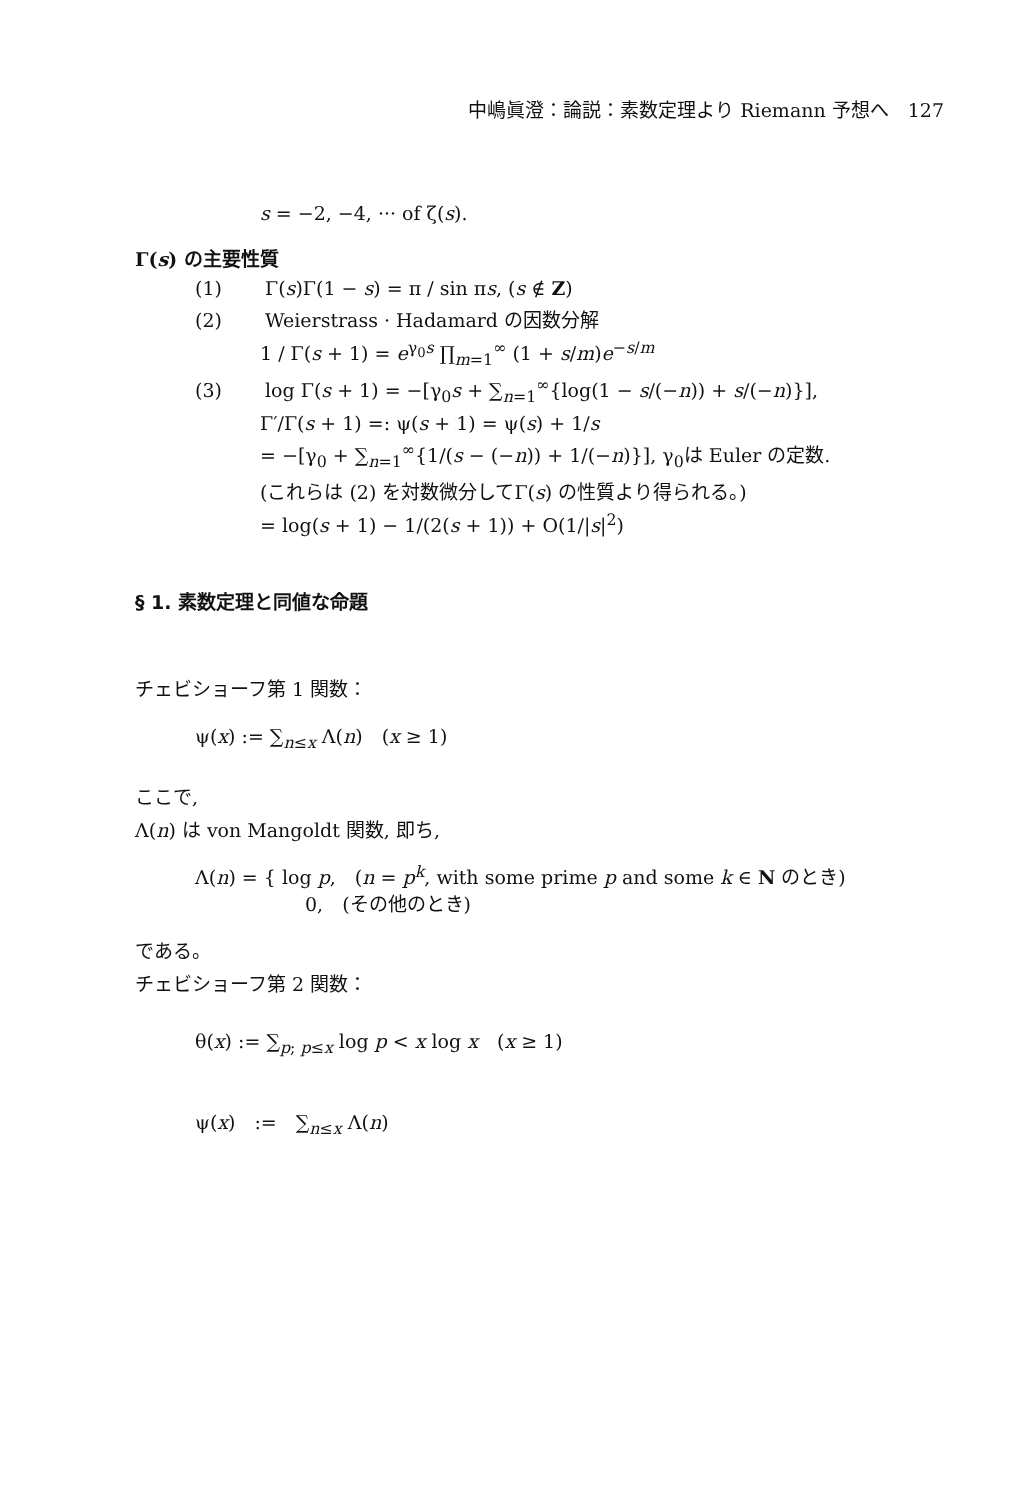中嶋眞澄：論説：素数定理より Riemann 予想へ　127
s = −2, −4, ··· of ζ(s).
Γ(s) の主要性質
(1) Γ(s)Γ(1 − s) = π / sin πs, (s ∉ Z)
(2) Weierstrass · Hadamard の因数分解
1 / Γ(s + 1) = e<sup>γ<sub>0</sub>s</sup> ∏<sub>m=1</sub><sup>∞</sup> (1 + s/m)e<sup>−s/m</sup>
(3) log Γ(s + 1) = −[γ<sub>0</sub>s + ∑<sub>n=1</sub><sup>∞</sup>{log(1 − s/(−n)) + s/(−n)}],
Γ′/Γ(s + 1) =: ψ(s + 1) = ψ(s) + 1/s
= −[γ<sub>0</sub> + ∑<sub>n=1</sub><sup>∞</sup>{1/(s − (−n)) + 1/(−n)}], γ<sub>0</sub>は Euler の定数.
(これらは (2) を対数微分してΓ(s) の性質より得られる。)
= log(s + 1) − 1/(2(s + 1)) + O(1/|s|<sup>2</sup>)
§ 1. 素数定理と同値な命題
チェビショーフ第 1 関数：
ψ(x) := ∑<sub>n≤x</sub> Λ(n)　(x ≥ 1)
ここで,
Λ(n) は von Mangoldt 関数, 即ち,
Λ(n) = { log p,　(n = p<sup>k</sup>, with some prime p and some k ∈ N のとき)
0,　(その他のとき)
である。
チェビショーフ第 2 関数：
θ(x) := ∑<sub>p; p≤x</sub> log p < x log x　(x ≥ 1)
ψ(x)　:=　∑<sub>n≤x</sub> Λ(n)